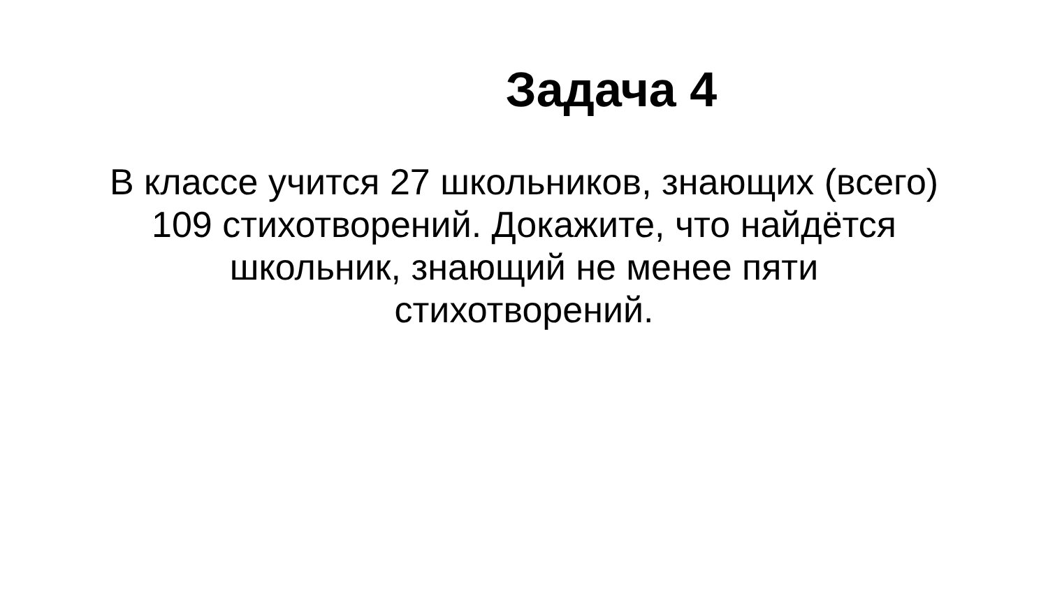Задача 4
В классе учится 27 школьников, знающих (всего)
109 стихотворений. Докажите, что найдётся
школьник, знающий не менее пяти
стихотворений.